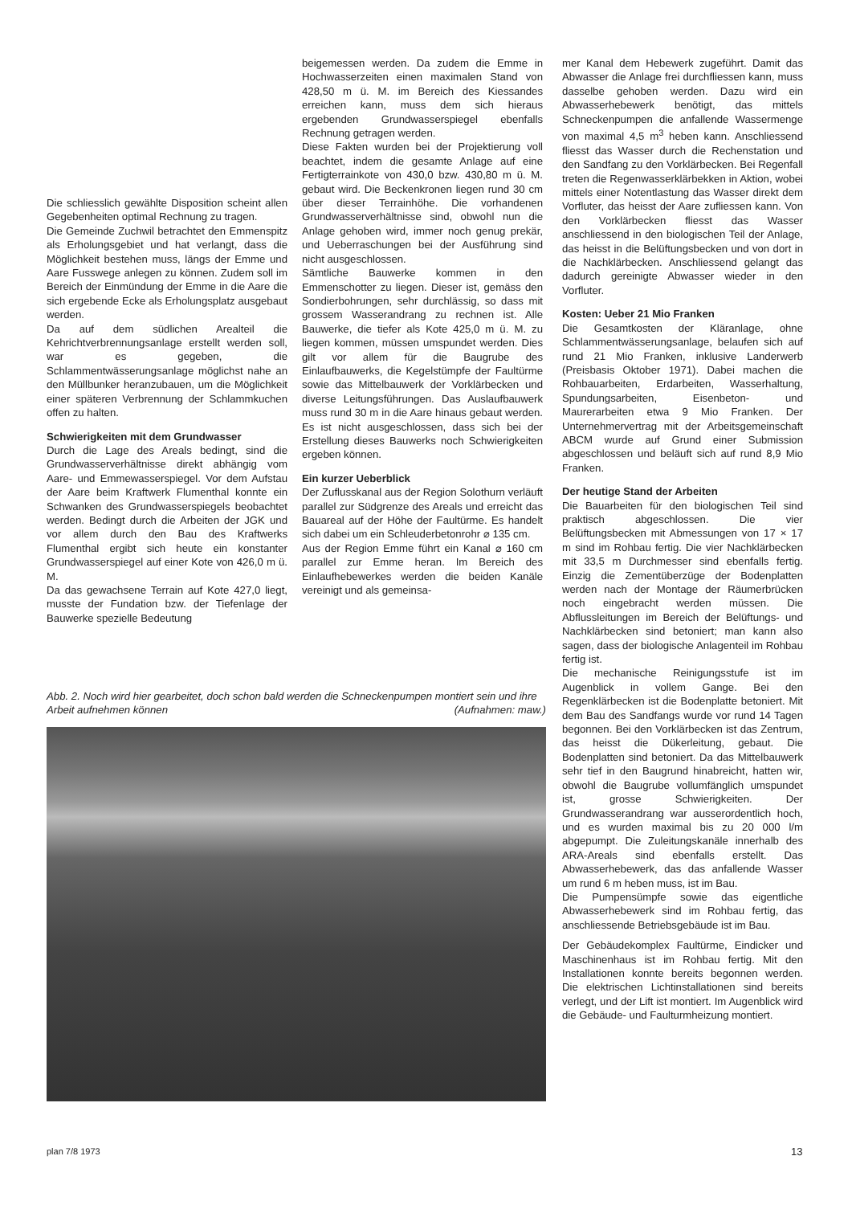Die schliesslich gewählte Disposition scheint allen Gegebenheiten optimal Rechnung zu tragen.
Die Gemeinde Zuchwil betrachtet den Emmenspitz als Erholungsgebiet und hat verlangt, dass die Möglichkeit bestehen muss, längs der Emme und Aare Fusswege anlegen zu können. Zudem soll im Bereich der Einmündung der Emme in die Aare die sich ergebende Ecke als Erholungsplatz ausgebaut werden.
Da auf dem südlichen Arealteil die Kehrichtverbrennungsanlage erstellt werden soll, war es gegeben, die Schlammentwässerungsanlage möglichst nahe an den Müllbunker heranzubauen, um die Möglichkeit einer späteren Verbrennung der Schlammkuchen offen zu halten.
Schwierigkeiten mit dem Grundwasser
Durch die Lage des Areals bedingt, sind die Grundwasserverhältnisse direkt abhängig vom Aare- und Emmewasserspiegel. Vor dem Aufstau der Aare beim Kraftwerk Flumenthal konnte ein Schwanken des Grundwasserspiegels beobachtet werden. Bedingt durch die Arbeiten der JGK und vor allem durch den Bau des Kraftwerks Flumenthal ergibt sich heute ein konstanter Grundwasserspiegel auf einer Kote von 426,0 m ü. M.
Da das gewachsene Terrain auf Kote 427,0 liegt, musste der Fundation bzw. der Tiefenlage der Bauwerke spezielle Bedeutung
beigemessen werden. Da zudem die Emme in Hochwasserzeiten einen maximalen Stand von 428,50 m ü. M. im Bereich des Kiessandes erreichen kann, muss dem sich hieraus ergebenden Grundwasserspiegel ebenfalls Rechnung getragen werden.
Diese Fakten wurden bei der Projektierung voll beachtet, indem die gesamte Anlage auf eine Fertigterrainkote von 430,0 bzw. 430,80 m ü. M. gebaut wird. Die Beckenkronen liegen rund 30 cm über dieser Terrainhöhe. Die vorhandenen Grundwasserverhältnisse sind, obwohl nun die Anlage gehoben wird, immer noch genug prekär, und Ueberraschungen bei der Ausführung sind nicht ausgeschlossen.
Sämtliche Bauwerke kommen in den Emmenschotter zu liegen. Dieser ist, gemäss den Sondierbohrungen, sehr durchlässig, so dass mit grossem Wasserandrang zu rechnen ist. Alle Bauwerke, die tiefer als Kote 425,0 m ü. M. zu liegen kommen, müssen umspundet werden. Dies gilt vor allem für die Baugrube des Einlaufbauwerks, die Kegelstümpfe der Faultürme sowie das Mittelbauwerk der Vorklärbecken und diverse Leitungsführungen. Das Auslaufbauwerk muss rund 30 m in die Aare hinaus gebaut werden. Es ist nicht ausgeschlossen, dass sich bei der Erstellung dieses Bauwerks noch Schwierigkeiten ergeben können.
Ein kurzer Ueberblick
Der Zuflusskanal aus der Region Solothurn verläuft parallel zur Südgrenze des Areals und erreicht das Bauareal auf der Höhe der Faultürme. Es handelt sich dabei um ein Schleuderbetonrohr ⌀ 135 cm.
Aus der Region Emme führt ein Kanal ⌀ 160 cm parallel zur Emme heran. Im Bereich des Einlaufhebewerkes werden die beiden Kanäle vereinigt und als gemeinsa-
mer Kanal dem Hebewerk zugeführt. Damit das Abwasser die Anlage frei durchfliessen kann, muss dasselbe gehoben werden. Dazu wird ein Abwasserhebewerk benötigt, das mittels Schneckenpumpen die anfallende Wassermenge von maximal 4,5 m<sup>3</sup> heben kann. Anschliessend fliesst das Wasser durch die Rechenstation und den Sandfang zu den Vorklärbecken. Bei Regenfall treten die Regenwasserklärbekken in Aktion, wobei mittels einer Notentlastung das Wasser direkt dem Vorfluter, das heisst der Aare zufliessen kann. Von den Vorklärbecken fliesst das Wasser anschliessend in den biologischen Teil der Anlage, das heisst in die Belüftungsbecken und von dort in die Nachklärbecken. Anschliessend gelangt das dadurch gereinigte Abwasser wieder in den Vorfluter.
Kosten: Ueber 21 Mio Franken
Die Gesamtkosten der Kläranlage, ohne Schlammentwässerungsanlage, belaufen sich auf rund 21 Mio Franken, inklusive Landerwerb (Preisbasis Oktober 1971). Dabei machen die Rohbauarbeiten, Erdarbeiten, Wasserhaltung, Spundungsarbeiten, Eisenbeton- und Maurerarbeiten etwa 9 Mio Franken. Der Unternehmervertrag mit der Arbeitsgemeinschaft ABCM wurde auf Grund einer Submission abgeschlossen und beläuft sich auf rund 8,9 Mio Franken.
Der heutige Stand der Arbeiten
Die Bauarbeiten für den biologischen Teil sind praktisch abgeschlossen. Die vier Belüftungsbecken mit Abmessungen von 17 × 17 m sind im Rohbau fertig. Die vier Nachklärbecken mit 33,5 m Durchmesser sind ebenfalls fertig. Einzig die Zementüberzüge der Bodenplatten werden nach der Montage der Räumerbrücken noch eingebracht werden müssen. Die Abflussleitungen im Bereich der Belüftungs- und Nachklärbecken sind betoniert; man kann also sagen, dass der biologische Anlagenteil im Rohbau fertig ist.
Die mechanische Reinigungsstufe ist im Augenblick in vollem Gange. Bei den Regenklärbecken ist die Bodenplatte betoniert. Mit dem Bau des Sandfangs wurde vor rund 14 Tagen begonnen. Bei den Vorklärbecken ist das Zentrum, das heisst die Dükerleitung, gebaut. Die Bodenplatten sind betoniert. Da das Mittelbauwerk sehr tief in den Baugrund hinabreicht, hatten wir, obwohl die Baugrube vollumfänglich umspundet ist, grosse Schwierigkeiten. Der Grundwasserandrang war ausserordentlich hoch, und es wurden maximal bis zu 20 000 l/m abgepumpt. Die Zuleitungskanäle innerhalb des ARA-Areals sind ebenfalls erstellt. Das Abwasserhebewerk, das das anfallende Wasser um rund 6 m heben muss, ist im Bau.
Die Pumpensümpfe sowie das eigentliche Abwasserhebewerk sind im Rohbau fertig, das anschliessende Betriebsgebäude ist im Bau.
Der Gebäudekomplex Faultürme, Eindicker und Maschinenhaus ist im Rohbau fertig. Mit den Installationen konnte bereits begonnen werden. Die elektrischen Lichtinstallationen sind bereits verlegt, und der Lift ist montiert. Im Augenblick wird die Gebäude- und Faulturmheizung montiert.
Abb. 2. Noch wird hier gearbeitet, doch schon bald werden die Schneckenpumpen montiert sein und ihre Arbeit aufnehmen können (Aufnahmen: maw.)
plan 7/8 1973 13